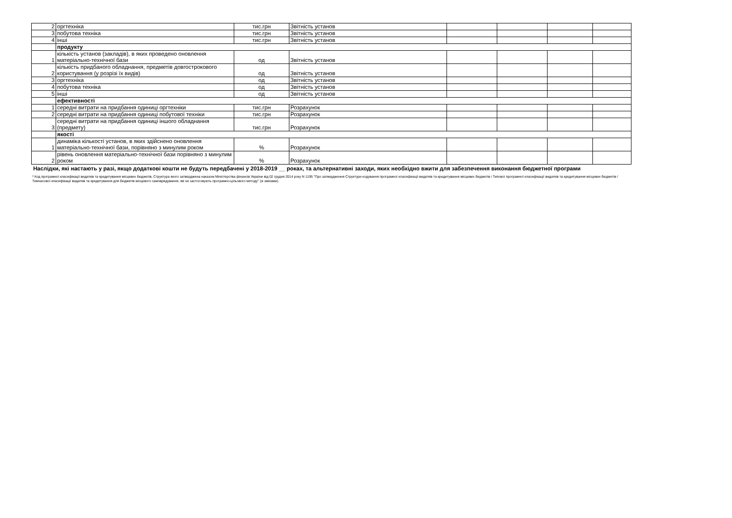| 2 | оргтехніка | тис.грн | Звітність установ | | | | |
| 3 | побутова техніка | тис.грн | Звітність установ | | | | |
| 4 | інші | тис.грн | Звітність установ | | | | |
| | продукту | | | | | | |
| 1 | кількість установ (закладів), в яких проведено оновлення матеріально-технічної бази | од | Звітність установ | | | | |
| 2 | кількість придбаного обладнання, предметів довгострокового користування (у розрізі їх видів) | од | Звітність установ | | | | |
| 3 | оргтехніка | од | Звітність установ | | | | |
| 4 | побутова техніка | од | Звітність установ | | | | |
| 5 | інші | од | Звітність установ | | | | |
| | ефективності | | | | | | |
| 1 | середні витрати на придбання одиниці оргтехніки | тис.грн | Розрахунок | | | | |
| 2 | середні витрати на придбання одиниці побутової техніки | тис.грн | Розрахунок | | | | |
| 3 | середні витрати на придбання одиниці іншого обладнання (предмету) | тис.грн | Розрахунок | | | | |
| | якості | | | | | | |
| 1 | динаміка кількості установ, в яких здійснено оновлення матеріально-технічної бази, порівняно з минулим роком | % | Розрахунок | | | | |
| 2 | рівень оновлення матеріально-технічної бази порівняно з минулим роком | % | Розрахунок | | | | |
Наслідки, які настають у разі, якщо додаткові кошти не будуть передбачені у 2018-2019 __ роках, та альтернативні заходи, яких необхідно вжити для забезпечення виконання бюджетної програми
* Код програмної класифікації видатків та кредитування місцевих бюджетів, Структура якого затверджена наказом Міністерства фінансів України від 02 грудня 2014 року N 1195 "Про затвердження Структури кодування програмної класифікації видатків та кредитування місцевих бюджетів і Типової програмної класифікації видатків та кредитування місцевих бюджетів / Тимчасової класифікації видатків та кредитування для бюджетів місцевого самоврядування, які не застосовують програмно-цільового методу" (зі змінами).